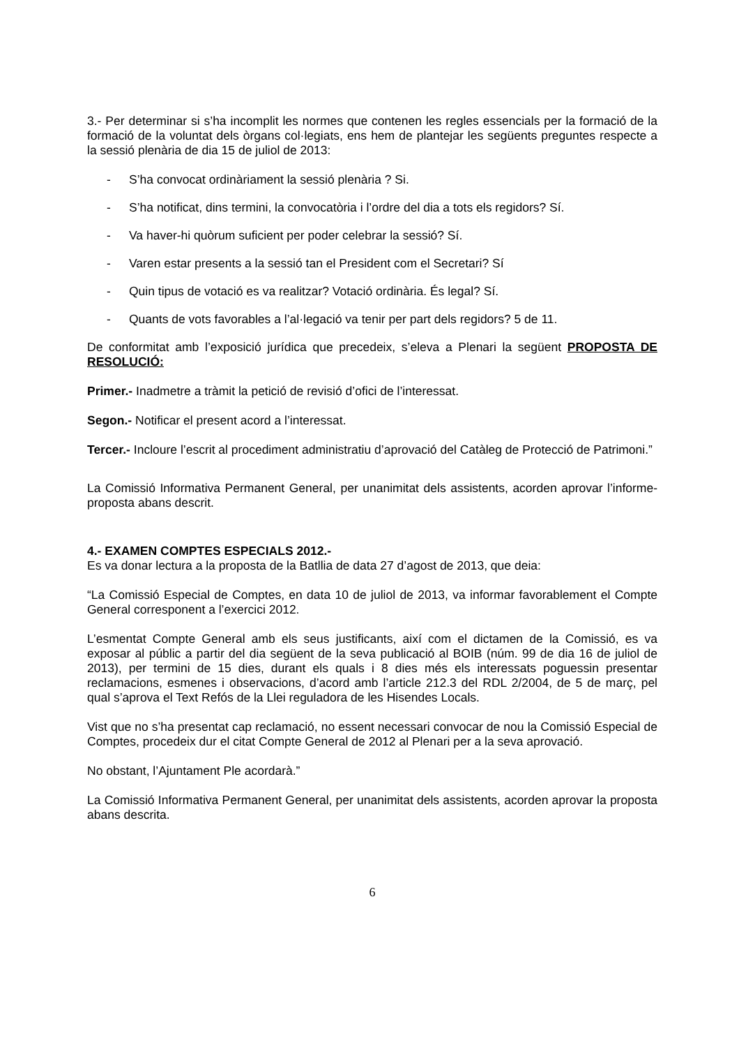3.- Per determinar si s’ha incomplit les normes que contenen les regles essencials per la formació de la formació de la voluntat dels òrgans col·legiats, ens hem de plantejar les següents preguntes respecte a la sessió plenària de dia 15 de juliol de 2013:
- S’ha convocat ordinàriament la sessió plenària ? Si.
- S’ha notificat, dins termini, la convocatòria i l’ordre del dia a tots els regidors? Sí.
- Va haver-hi quòrum suficient per poder celebrar la sessió? Sí.
- Varen estar presents a la sessió tan el President com el Secretari? Sí
- Quin tipus de votació es va realitzar? Votació ordinària. És legal? Sí.
- Quants de vots favorables a l’al·legació va tenir per part dels regidors? 5 de 11.
De conformitat amb l’exposició jurídica que precedeix, s’eleva a Plenari la següent PROPOSTA DE RESOLUCIÓ:
Primer.- Inadmetre a tràmit la petició de revisió d’ofici de l’interessat.
Segon.- Notificar el present acord a l’interessat.
Tercer.- Incloure l’escrit al procediment administratiu d’aprovació del Catàleg de Protecció de Patrimoni.”
La Comissió Informativa Permanent General, per unanimitat dels assistents, acorden aprovar l’informe-proposta abans descrit.
4.- EXAMEN COMPTES ESPECIALS 2012.-
Es va donar lectura a la proposta de la Batllia de data 27 d’agost de 2013, que deia:
“La Comissió Especial de Comptes, en data 10 de juliol de 2013, va informar favorablement el Compte General corresponent a l’exercici 2012.
L’esmentat Compte General amb els seus justificants, així com el dictamen de la Comissió, es va exposar al públic a partir del dia següent de la seva publicació al BOIB (núm. 99 de dia 16 de juliol de 2013), per termini de 15 dies, durant els quals i 8 dies més els interessats poguessin presentar reclamacions, esmenes i observacions, d’acord amb l’article 212.3 del RDL 2/2004, de 5 de març, pel qual s’aprova el Text Refós de la Llei reguladora de les Hisendes Locals.
Vist que no s’ha presentat cap reclamació, no essent necessari convocar de nou la Comissió Especial de Comptes, procedeix dur el citat Compte General de 2012 al Plenari per a la seva aprovació.
No obstant, l’Ajuntament Ple acordarà.”
La Comissió Informativa Permanent General, per unanimitat dels assistents, acorden aprovar la proposta abans descrita.
6